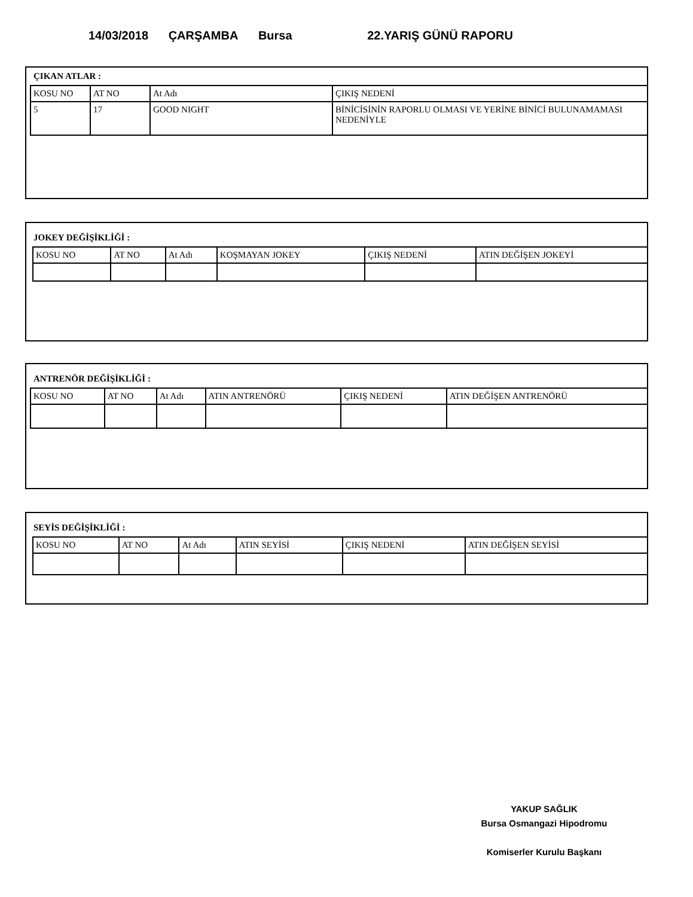14/03/2018 ÇARŞAMBA Bursa 22.YARIŞ GÜNÜ RAPORU
ÇIKAN ATLAR :
| KOSU NO | AT NO | At Adı | ÇIKIŞ NEDENİ |
| --- | --- | --- | --- |
| 5 | 17 | GOOD NIGHT | BİNİCİSİNİN RAPORLU OLMASI VE YERİNE BİNİCİ BULUNAMAMASI NEDENİYLE |
JOKEY DEĞİŞİKLİĞİ :
| KOSU NO | AT NO | At Adı | KOŞMAYAN JOKEY | ÇIKIŞ NEDENİ | ATIN DEĞİŞEN JOKEYİ |
| --- | --- | --- | --- | --- | --- |
ANTRENÖR DEĞİŞİKLİĞİ :
| KOSU NO | AT NO | At Adı | ATIN ANTRENÖRÜ | ÇIKIŞ NEDENİ | ATIN DEĞİŞEN ANTRENÖRÜ |
| --- | --- | --- | --- | --- | --- |
SEYİS DEĞİŞİKLİĞİ :
| KOSU NO | AT NO | At Adı | ATIN SEYİSİ | ÇIKIŞ NEDENİ | ATIN DEĞİŞEN SEYİSİ |
| --- | --- | --- | --- | --- | --- |
YAKUP SAĞLIK
Bursa Osmangazi Hipodromu
Komiserler Kurulu Başkanı